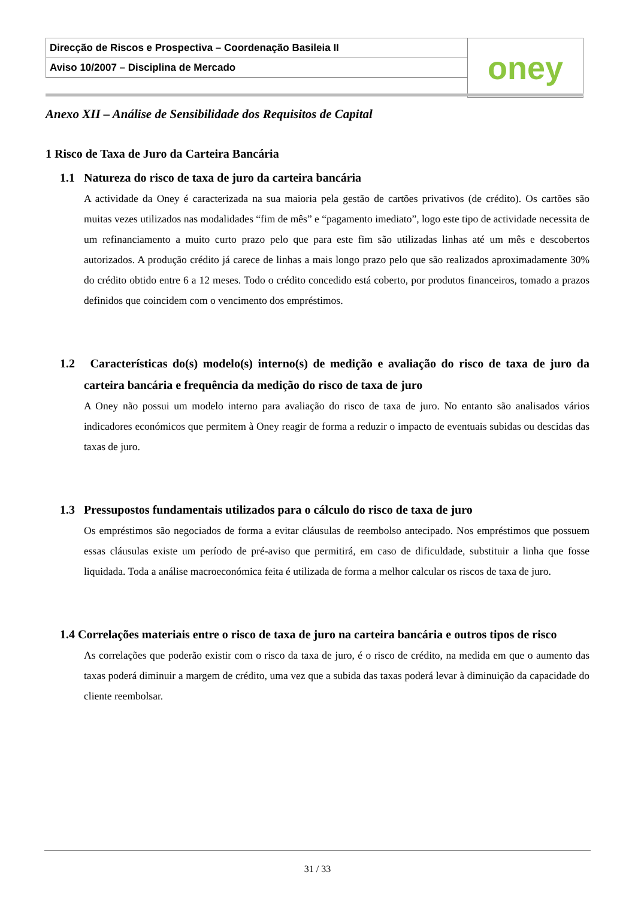| Direcção de Riscos e Prospectiva – Coordenação Basileia II | oney |
| Aviso 10/2007 – Disciplina de Mercado | |
Anexo XII – Análise de Sensibilidade dos Requisitos de Capital
1 Risco de Taxa de Juro da Carteira Bancária
1.1 Natureza do risco de taxa de juro da carteira bancária
A actividade da Oney é caracterizada na sua maioria pela gestão de cartões privativos (de crédito). Os cartões são muitas vezes utilizados nas modalidades “fim de mês” e “pagamento imediato”, logo este tipo de actividade necessita de um refinanciamento a muito curto prazo pelo que para este fim são utilizadas linhas até um mês e descobertos autorizados. A produção crédito já carece de linhas a mais longo prazo pelo que são realizados aproximadamente 30% do crédito obtido entre 6 a 12 meses. Todo o crédito concedido está coberto, por produtos financeiros, tomado a prazos definidos que coincidem com o vencimento dos empréstimos.
1.2 Características do(s) modelo(s) interno(s) de medição e avaliação do risco de taxa de juro da carteira bancária e frequência da medição do risco de taxa de juro
A Oney não possui um modelo interno para avaliação do risco de taxa de juro. No entanto são analisados vários indicadores económicos que permitem à Oney reagir de forma a reduzir o impacto de eventuais subidas ou descidas das taxas de juro.
1.3 Pressupostos fundamentais utilizados para o cálculo do risco de taxa de juro
Os empréstimos são negociados de forma a evitar cláusulas de reembolso antecipado. Nos empréstimos que possuem essas cláusulas existe um período de pré-aviso que permitirá, em caso de dificuldade, substituir a linha que fosse liquidada. Toda a análise macroeconómica feita é utilizada de forma a melhor calcular os riscos de taxa de juro.
1.4 Correlações materiais entre o risco de taxa de juro na carteira bancária e outros tipos de risco
As correlações que poderão existir com o risco da taxa de juro, é o risco de crédito, na medida em que o aumento das taxas poderá diminuir a margem de crédito, uma vez que a subida das taxas poderá levar à diminuição da capacidade do cliente reembolsar.
31 / 33